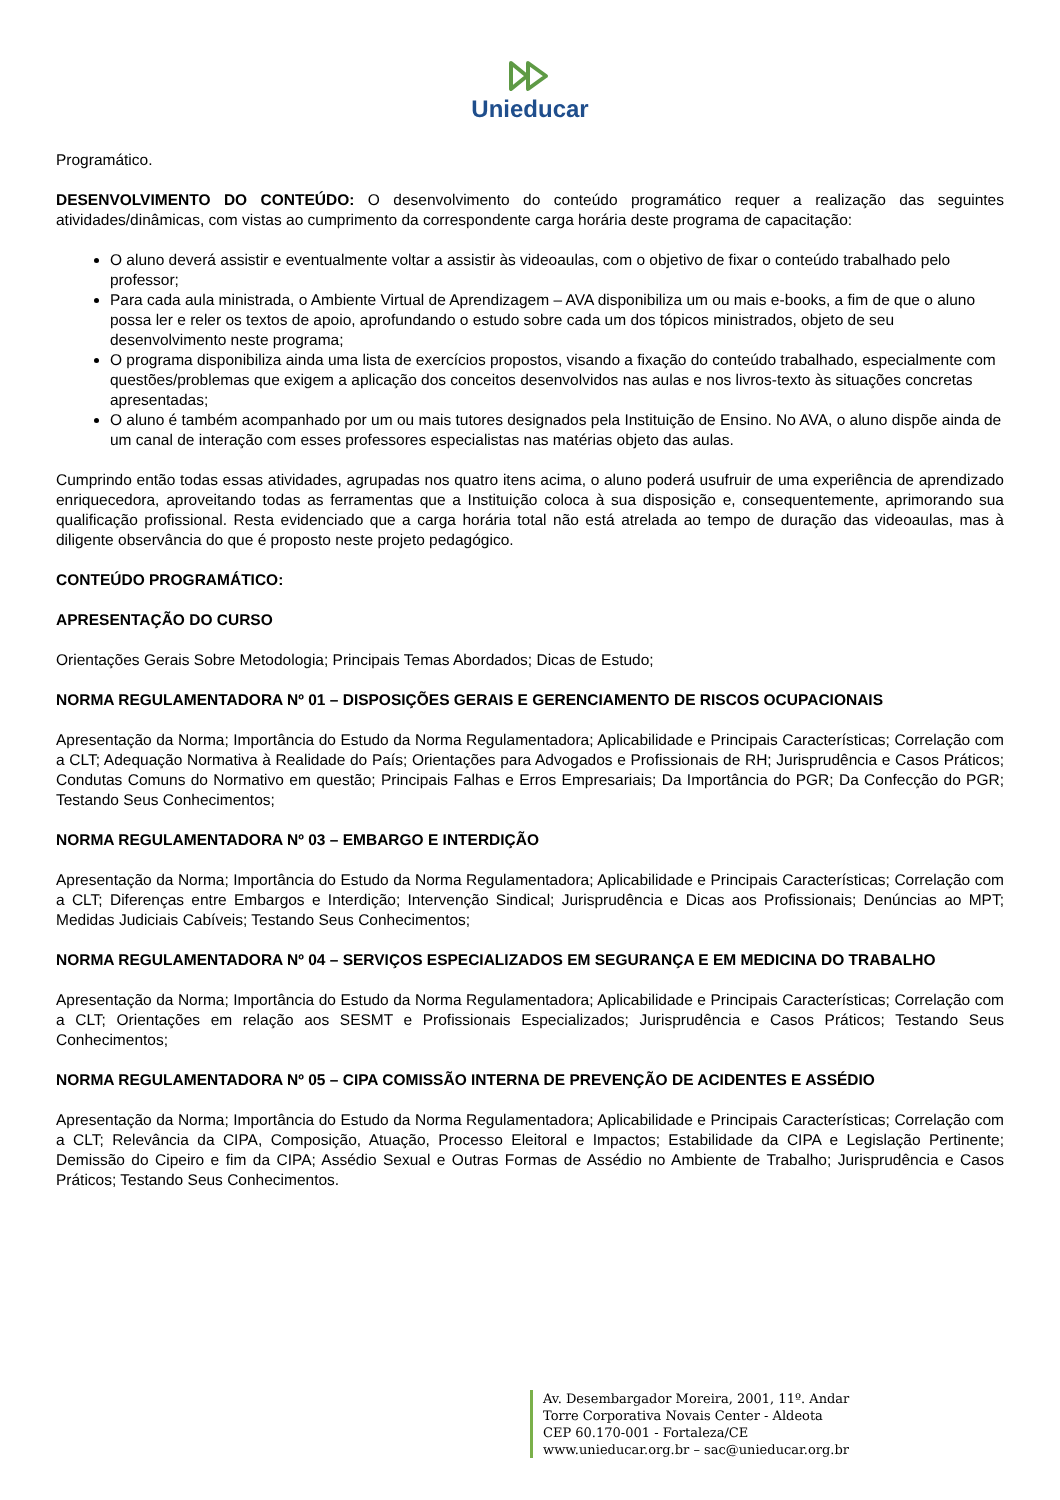Unieducar
Programático.
DESENVOLVIMENTO DO CONTEÚDO: O desenvolvimento do conteúdo programático requer a realização das seguintes atividades/dinâmicas, com vistas ao cumprimento da correspondente carga horária deste programa de capacitação:
O aluno deverá assistir e eventualmente voltar a assistir às videoaulas, com o objetivo de fixar o conteúdo trabalhado pelo professor;
Para cada aula ministrada, o Ambiente Virtual de Aprendizagem – AVA disponibiliza um ou mais e-books, a fim de que o aluno possa ler e reler os textos de apoio, aprofundando o estudo sobre cada um dos tópicos ministrados, objeto de seu desenvolvimento neste programa;
O programa disponibiliza ainda uma lista de exercícios propostos, visando a fixação do conteúdo trabalhado, especialmente com questões/problemas que exigem a aplicação dos conceitos desenvolvidos nas aulas e nos livros-texto às situações concretas apresentadas;
O aluno é também acompanhado por um ou mais tutores designados pela Instituição de Ensino. No AVA, o aluno dispõe ainda de um canal de interação com esses professores especialistas nas matérias objeto das aulas.
Cumprindo então todas essas atividades, agrupadas nos quatro itens acima, o aluno poderá usufruir de uma experiência de aprendizado enriquecedora, aproveitando todas as ferramentas que a Instituição coloca à sua disposição e, consequentemente, aprimorando sua qualificação profissional. Resta evidenciado que a carga horária total não está atrelada ao tempo de duração das videoaulas, mas à diligente observância do que é proposto neste projeto pedagógico.
CONTEÚDO PROGRAMÁTICO:
APRESENTAÇÃO DO CURSO
Orientações Gerais Sobre Metodologia; Principais Temas Abordados; Dicas de Estudo;
NORMA REGULAMENTADORA Nº 01 – DISPOSIÇÕES GERAIS E GERENCIAMENTO DE RISCOS OCUPACIONAIS
Apresentação da Norma; Importância do Estudo da Norma Regulamentadora; Aplicabilidade e Principais Características; Correlação com a CLT; Adequação Normativa à Realidade do País; Orientações para Advogados e Profissionais de RH; Jurisprudência e Casos Práticos; Condutas Comuns do Normativo em questão; Principais Falhas e Erros Empresariais; Da Importância do PGR; Da Confecção do PGR; Testando Seus Conhecimentos;
NORMA REGULAMENTADORA Nº 03 – EMBARGO E INTERDIÇÃO
Apresentação da Norma; Importância do Estudo da Norma Regulamentadora; Aplicabilidade e Principais Características; Correlação com a CLT; Diferenças entre Embargos e Interdição; Intervenção Sindical; Jurisprudência e Dicas aos Profissionais; Denúncias ao MPT; Medidas Judiciais Cabíveis; Testando Seus Conhecimentos;
NORMA REGULAMENTADORA Nº 04 – SERVIÇOS ESPECIALIZADOS EM SEGURANÇA E EM MEDICINA DO TRABALHO
Apresentação da Norma; Importância do Estudo da Norma Regulamentadora; Aplicabilidade e Principais Características; Correlação com a CLT; Orientações em relação aos SESMT e Profissionais Especializados; Jurisprudência e Casos Práticos; Testando Seus Conhecimentos;
NORMA REGULAMENTADORA Nº 05 – CIPA COMISSÃO INTERNA DE PREVENÇÃO DE ACIDENTES E ASSÉDIO
Apresentação da Norma; Importância do Estudo da Norma Regulamentadora; Aplicabilidade e Principais Características; Correlação com a CLT; Relevância da CIPA, Composição, Atuação, Processo Eleitoral e Impactos; Estabilidade da CIPA e Legislação Pertinente; Demissão do Cipeiro e fim da CIPA; Assédio Sexual e Outras Formas de Assédio no Ambiente de Trabalho; Jurisprudência e Casos Práticos; Testando Seus Conhecimentos.
Av. Desembargador Moreira, 2001, 11º. Andar
Torre Corporativa Novais Center - Aldeota
CEP 60.170-001 - Fortaleza/CE
www.unieducar.org.br – sac@unieducar.org.br